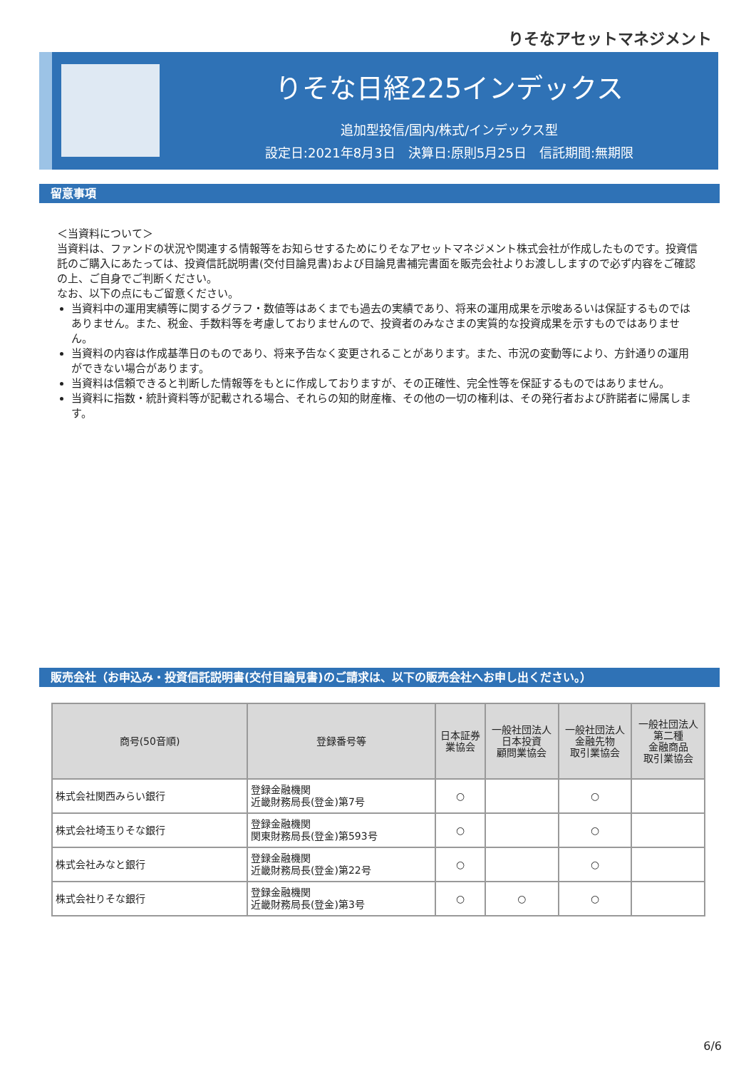りそなアセットマネジメント
りそな日経225インデックス
追加型投信/国内/株式/インデックス型
設定日:2021年8月3日　決算日:原則5月25日　信託期間:無期限
留意事項
＜当資料について＞
当資料は、ファンドの状況や関連する情報等をお知らせするためにりそなアセットマネジメント株式会社が作成したものです。投資信託のご購入にあたっては、投資信託説明書(交付目論見書)および目論見書補完書面を販売会社よりお渡ししますので必ず内容をご確認の上、ご自身でご判断ください。
なお、以下の点にもご留意ください。
当資料中の運用実績等に関するグラフ・数値等はあくまでも過去の実績であり、将来の運用成果を示唆あるいは保証するものではありません。また、税金、手数料等を考慮しておりませんので、投資者のみなさまの実質的な投資成果を示すものではありません。
当資料の内容は作成基準日のものであり、将来予告なく変更されることがあります。また、市況の変動等により、方針通りの運用ができない場合があります。
当資料は信頼できると判断した情報等をもとに作成しておりますが、その正確性、完全性等を保証するものではありません。
当資料に指数・統計資料等が記載される場合、それらの知的財産権、その他の一切の権利は、その発行者および許諾者に帰属します。
販売会社（お申込み・投資信託説明書(交付目論見書)のご請求は、以下の販売会社へお申し出ください。）
| 商号(50音順) | 登録番号等 | 日本証券 業協会 | 一般社団法人 日本投資 顧問業協会 | 一般社団法人 金融先物 取引業協会 | 一般社団法人 第二種 金融商品 取引業協会 |
| --- | --- | --- | --- | --- | --- |
| 株式会社関西みらい銀行 | 登録金融機関 近畿財務局長(登金)第7号 | ○ | | ○ | |
| 株式会社埼玉りそな銀行 | 登録金融機関 関東財務局長(登金)第593号 | ○ | | ○ | |
| 株式会社みなと銀行 | 登録金融機関 近畿財務局長(登金)第22号 | ○ | | ○ | |
| 株式会社りそな銀行 | 登録金融機関 近畿財務局長(登金)第3号 | ○ | ○ | ○ | |
6/6